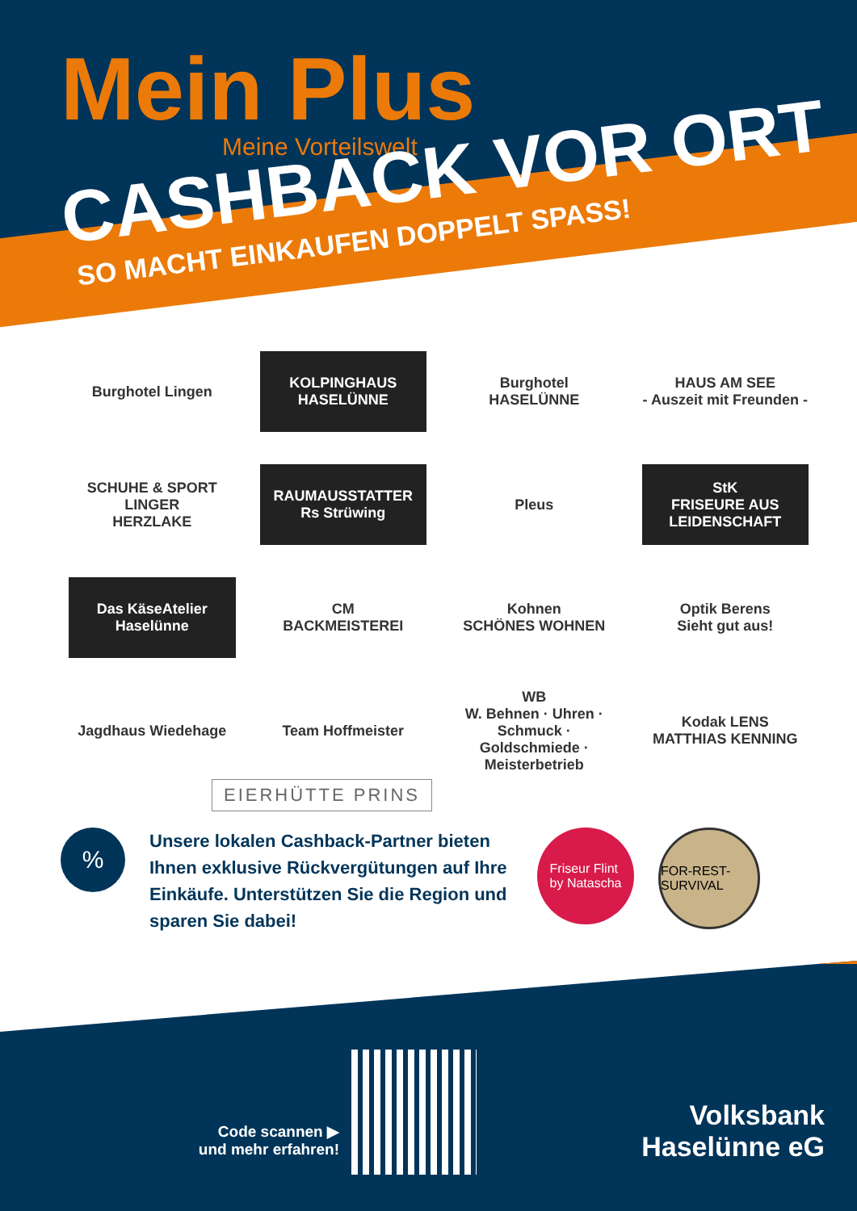Mein Plus
Meine Vorteilswelt
CASHBACK VOR ORT
SO MACHT EINKAUFEN DOPPELT SPASS!
Burghotel Lingen
KOLPINGHAUS HASELÜNNE
Burghotel
HASELÜNNE
HAUS AM SEE
- Auszeit mit Freunden -
SCHUHE & SPORT
LINGER
HERZLAKE
RAUMAUSSTATTER
Rs Strüwing
Pleus
StK
FRISEURE AUS LEIDENSCHAFT
Das KäseAtelier Haselünne
CM
BACKMEISTEREI
Kohnen
SCHÖNES WOHNEN
Optik Berens
Sieht gut aus!
Jagdhaus Wiedehage
Team Hoffmeister
WB
W. Behnen · Uhren · Schmuck · Goldschmiede · Meisterbetrieb
Kodak LENS
MATTHIAS KENNING
EIERHÜTTE PRINS
%
Unsere lokalen Cashback-Partner bieten Ihnen exklusive Rückvergütungen auf Ihre Einkäufe. Unterstützen Sie die Region und sparen Sie dabei!
Friseur Flint
by Natascha
FOR-REST-SURVIVAL
Code scannen ▶
und mehr erfahren!
Volksbank
Haselünne eG